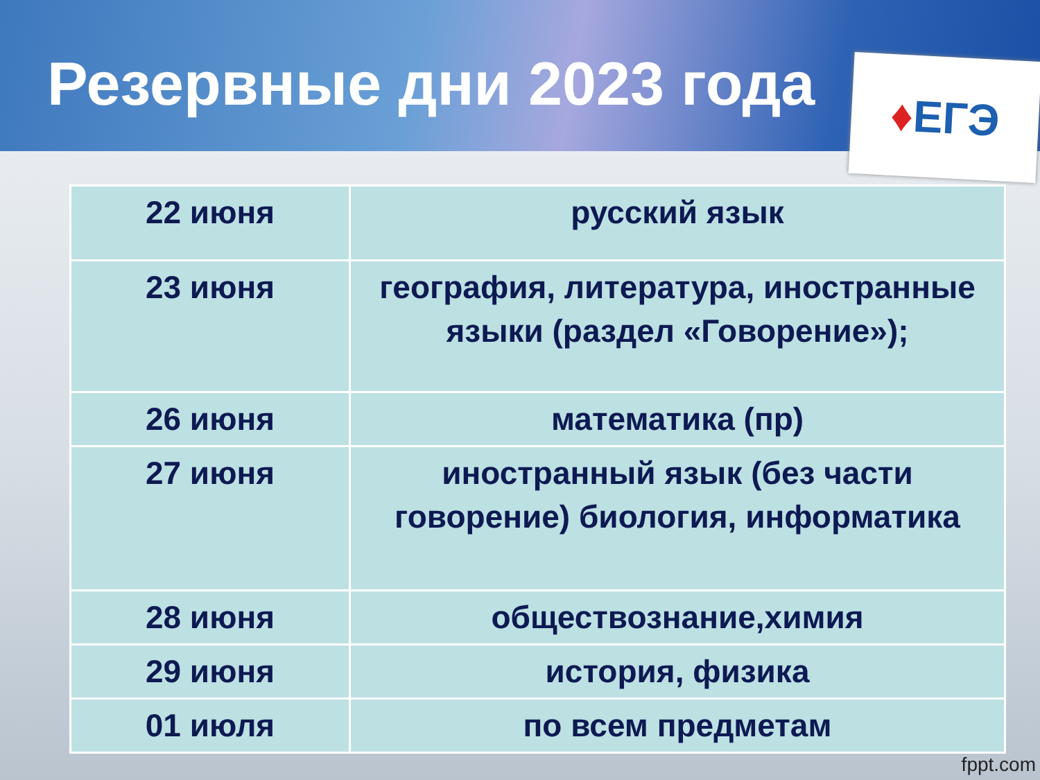Резервные дни 2023 года
♦ ЕГЭ
| 22 июня | русский язык |
| 23 июня | география, литература, иностранные языки (раздел «Говорение»); |
| 26 июня | математика (пр) |
| 27 июня | иностранный язык (без части говорение) биология, информатика |
| 28 июня | обществознание,химия |
| 29 июня | история, физика |
| 01 июля | по всем предметам |
fppt.com